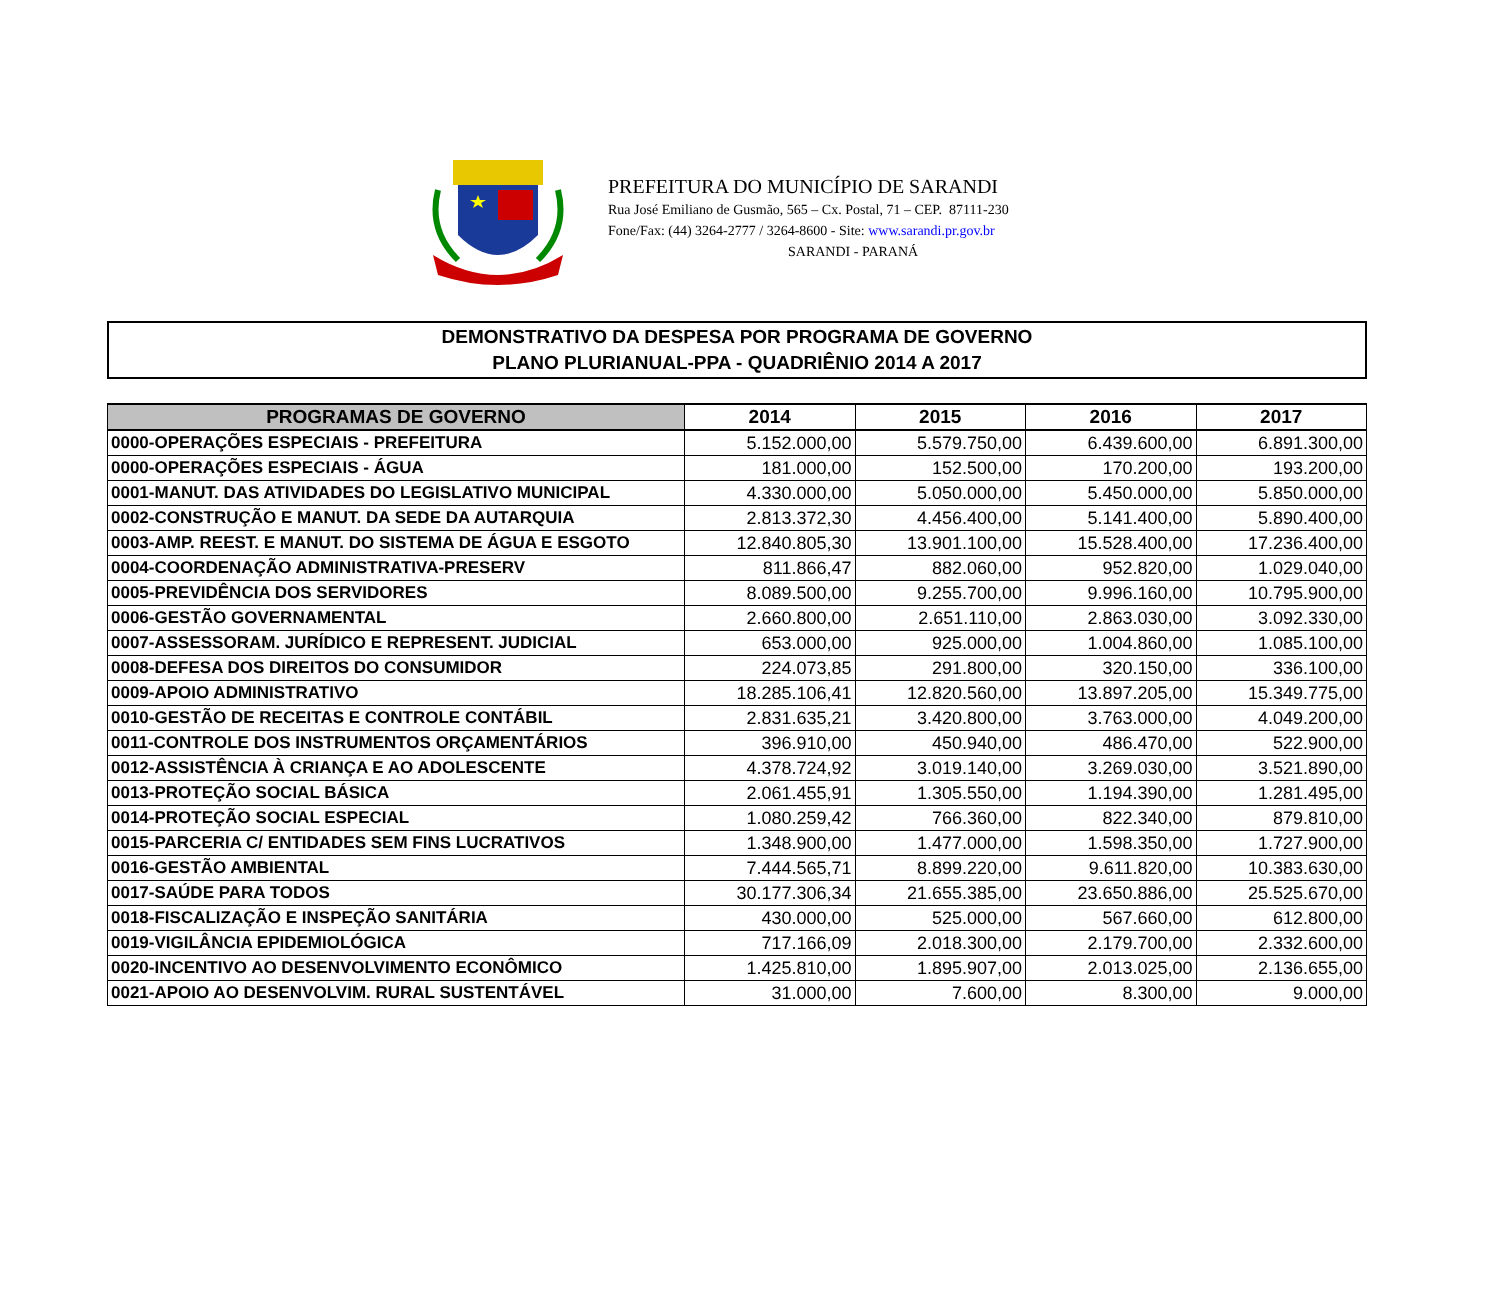PREFEITURA DO MUNICÍPIO DE SARANDI
Rua José Emiliano de Gusmão, 565 – Cx. Postal, 71 – CEP. 87111-230
Fone/Fax: (44) 3264-2777 / 3264-8600 - Site: www.sarandi.pr.gov.br
SARANDI - PARANÁ
DEMONSTRATIVO DA DESPESA POR PROGRAMA DE GOVERNO
PLANO PLURIANUAL-PPA - QUADRIÊNIO 2014 A 2017
| PROGRAMAS DE GOVERNO | 2014 | 2015 | 2016 | 2017 |
| --- | --- | --- | --- | --- |
| 0000-OPERAÇÕES ESPECIAIS - PREFEITURA | 5.152.000,00 | 5.579.750,00 | 6.439.600,00 | 6.891.300,00 |
| 0000-OPERAÇÕES ESPECIAIS - ÁGUA | 181.000,00 | 152.500,00 | 170.200,00 | 193.200,00 |
| 0001-MANUT. DAS ATIVIDADES DO LEGISLATIVO MUNICIPAL | 4.330.000,00 | 5.050.000,00 | 5.450.000,00 | 5.850.000,00 |
| 0002-CONSTRUÇÃO E MANUT. DA SEDE DA AUTARQUIA | 2.813.372,30 | 4.456.400,00 | 5.141.400,00 | 5.890.400,00 |
| 0003-AMP. REEST. E MANUT. DO SISTEMA DE ÁGUA E ESGOTO | 12.840.805,30 | 13.901.100,00 | 15.528.400,00 | 17.236.400,00 |
| 0004-COORDENAÇÃO ADMINISTRATIVA-PRESERV | 811.866,47 | 882.060,00 | 952.820,00 | 1.029.040,00 |
| 0005-PREVIDÊNCIA DOS SERVIDORES | 8.089.500,00 | 9.255.700,00 | 9.996.160,00 | 10.795.900,00 |
| 0006-GESTÃO GOVERNAMENTAL | 2.660.800,00 | 2.651.110,00 | 2.863.030,00 | 3.092.330,00 |
| 0007-ASSESSORAM. JURÍDICO E REPRESENT. JUDICIAL | 653.000,00 | 925.000,00 | 1.004.860,00 | 1.085.100,00 |
| 0008-DEFESA DOS DIREITOS DO CONSUMIDOR | 224.073,85 | 291.800,00 | 320.150,00 | 336.100,00 |
| 0009-APOIO ADMINISTRATIVO | 18.285.106,41 | 12.820.560,00 | 13.897.205,00 | 15.349.775,00 |
| 0010-GESTÃO DE RECEITAS E CONTROLE CONTÁBIL | 2.831.635,21 | 3.420.800,00 | 3.763.000,00 | 4.049.200,00 |
| 0011-CONTROLE DOS INSTRUMENTOS ORÇAMENTÁRIOS | 396.910,00 | 450.940,00 | 486.470,00 | 522.900,00 |
| 0012-ASSISTÊNCIA À CRIANÇA E AO ADOLESCENTE | 4.378.724,92 | 3.019.140,00 | 3.269.030,00 | 3.521.890,00 |
| 0013-PROTEÇÃO SOCIAL BÁSICA | 2.061.455,91 | 1.305.550,00 | 1.194.390,00 | 1.281.495,00 |
| 0014-PROTEÇÃO SOCIAL ESPECIAL | 1.080.259,42 | 766.360,00 | 822.340,00 | 879.810,00 |
| 0015-PARCERIA C/ ENTIDADES SEM FINS LUCRATIVOS | 1.348.900,00 | 1.477.000,00 | 1.598.350,00 | 1.727.900,00 |
| 0016-GESTÃO AMBIENTAL | 7.444.565,71 | 8.899.220,00 | 9.611.820,00 | 10.383.630,00 |
| 0017-SAÚDE PARA TODOS | 30.177.306,34 | 21.655.385,00 | 23.650.886,00 | 25.525.670,00 |
| 0018-FISCALIZAÇÃO E INSPEÇÃO SANITÁRIA | 430.000,00 | 525.000,00 | 567.660,00 | 612.800,00 |
| 0019-VIGILÂNCIA EPIDEMIOLÓGICA | 717.166,09 | 2.018.300,00 | 2.179.700,00 | 2.332.600,00 |
| 0020-INCENTIVO AO DESENVOLVIMENTO ECONÔMICO | 1.425.810,00 | 1.895.907,00 | 2.013.025,00 | 2.136.655,00 |
| 0021-APOIO AO DESENVOLVIM. RURAL SUSTENTÁVEL | 31.000,00 | 7.600,00 | 8.300,00 | 9.000,00 |